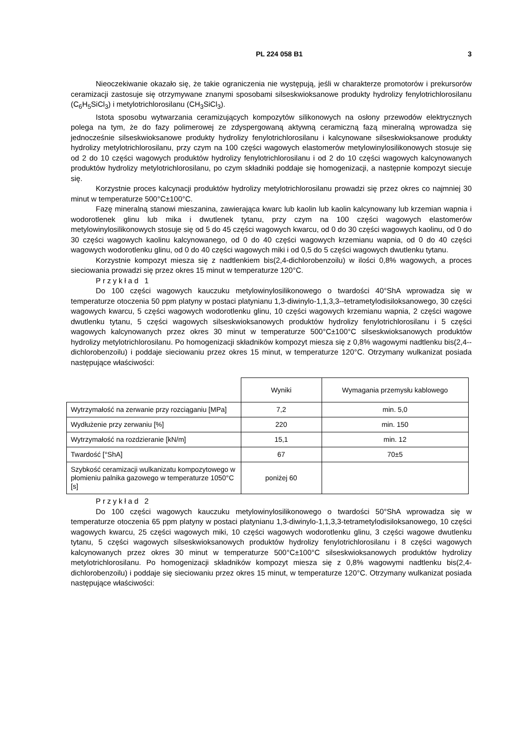PL 224 058 B1 3
Nieoczekiwanie okazało się, że takie ograniczenia nie występują, jeśli w charakterze promotorów i prekursorów ceramizacji zastosuje się otrzymywane znanymi sposobami silseskwioksanowe produkty hydrolizy fenylotrichlorosilanu (C<sub>6</sub>H<sub>5</sub>SiCl<sub>3</sub>) i metylotrichlorosilanu (CH<sub>3</sub>SiCl<sub>3</sub>).
Istota sposobu wytwarzania ceramizujących kompozytów silikonowych na osłony przewodów elektrycznych polega na tym, że do fazy polimerowej ze zdyspergowaną aktywną ceramiczną fazą mineralną wprowadza się jednocześnie silseskwioksanowe produkty hydrolizy fenylotrichlorosilanu i kalcynowane silseskwioksanowe produkty hydrolizy metylotrichlorosilanu, przy czym na 100 części wagowych elastomerów metylowinylosilikonowych stosuje się od 2 do 10 części wagowych produktów hydrolizy fenylotrichlorosilanu i od 2 do 10 części wagowych kalcynowanych produktów hydrolizy metylotrichlorosilanu, po czym składniki poddaje się homogenizacji, a następnie kompozyt siecuje się.
Korzystnie proces kalcynacji produktów hydrolizy metylotrichlorosilanu prowadzi się przez okres co najmniej 30 minut w temperaturze 500°C±100°C.
Fazę mineralną stanowi mieszanina, zawierająca kwarc lub kaolin lub kaolin kalcynowany lub krzemian wapnia i wodorotlenek glinu lub mika i dwutlenek tytanu, przy czym na 100 części wagowych elastomerów metylowinylosilikonowych stosuje się od 5 do 45 części wagowych kwarcu, od 0 do 30 części wagowych kaolinu, od 0 do 30 części wagowych kaolinu kalcynowanego, od 0 do 40 części wagowych krzemianu wapnia, od 0 do 40 części wagowych wodorotlenku glinu, od 0 do 40 części wagowych miki i od 0,5 do 5 części wagowych dwutlenku tytanu.
Korzystnie kompozyt miesza się z nadtlenkiem bis(2,4-dichlorobenzoilu) w ilości 0,8% wagowych, a proces sieciowania prowadzi się przez okres 15 minut w temperaturze 120°C.
Przykład 1
Do 100 części wagowych kauczuku metylowinylosilikonowego o twardości 40°ShA wprowadza się w temperaturze otoczenia 50 ppm platyny w postaci platynianu 1,3-diwinylo-1,1,3,3--tetrametylodisiloksanowego, 30 części wagowych kwarcu, 5 części wagowych wodorotlenku glinu, 10 części wagowych krzemianu wapnia, 2 części wagowe dwutlenku tytanu, 5 części wagowych silseskwioksanowych produktów hydrolizy fenylotrichlorosilanu i 5 części wagowych kalcynowanych przez okres 30 minut w temperaturze 500°C±100°C silseskwioksanowych produktów hydrolizy metylotrichlorosilanu. Po homogenizacji składników kompozyt miesza się z 0,8% wagowymi nadtlenku bis(2,4--dichlorobenzoilu) i poddaje sieciowaniu przez okres 15 minut, w temperaturze 120°C. Otrzymany wulkanizat posiada następujące właściwości:
| | Wyniki | Wymagania przemysłu kablowego |
| Wytrzymałość na zerwanie przy rozciąganiu [MPa] | 7,2 | min. 5,0 |
| Wydłużenie przy zerwaniu [%] | 220 | min. 150 |
| Wytrzymałość na rozdzieranie [kN/m] | 15,1 | min. 12 |
| Twardość [°ShA] | 67 | 70±5 |
| Szybkość ceramizacji wulkanizatu kompozytowego w płomieniu palnika gazowego w temperaturze 1050°C [s] | poniżej 60 | |
Przykład 2
Do 100 części wagowych kauczuku metylowinylosilikonowego o twardości 50°ShA wprowadza się w temperaturze otoczenia 65 ppm platyny w postaci platynianu 1,3-diwinylo-1,1,3,3-tetrametylodisiloksanowego, 10 części wagowych kwarcu, 25 części wagowych miki, 10 części wagowych wodorotlenku glinu, 3 części wagowe dwutlenku tytanu, 5 części wagowych silseskwioksanowych produktów hydrolizy fenylotrichlorosilanu i 8 części wagowych kalcynowanych przez okres 30 minut w temperaturze 500°C±100°C silseskwioksanowych produktów hydrolizy metylotrichlorosilanu. Po homogenizacji składników kompozyt miesza się z 0,8% wagowymi nadtlenku bis(2,4-dichlorobenzoilu) i poddaje się sieciowaniu przez okres 15 minut, w temperaturze 120°C. Otrzymany wulkanizat posiada następujące właściwości: